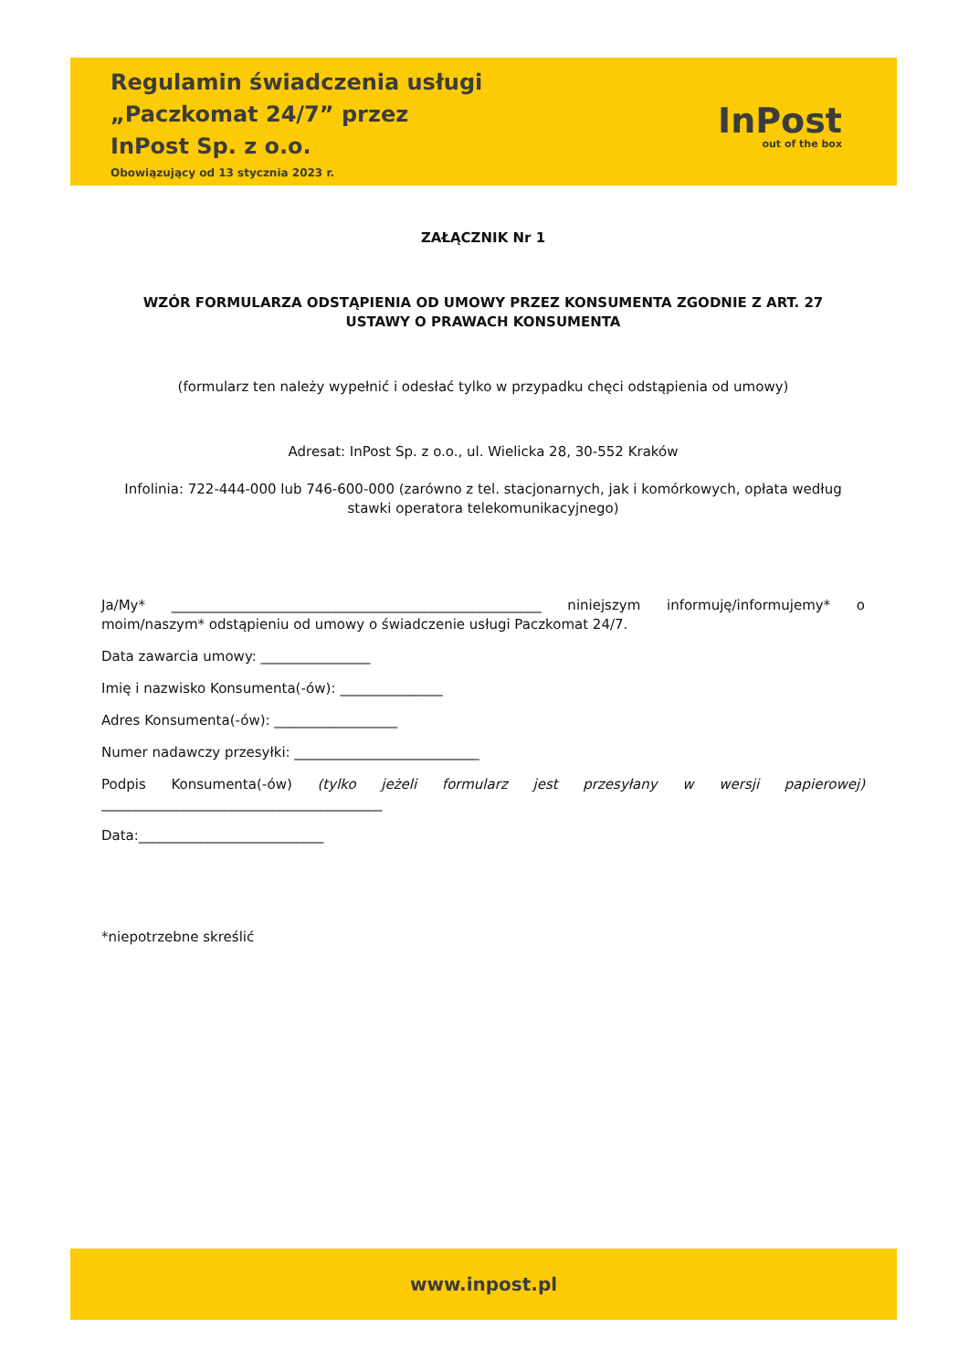Regulamin świadczenia usługi
„Paczkomat 24/7” przez
InPost Sp. z o.o.
Obowiązujący od 13 stycznia 2023 r.
InPost
out of the box
ZAŁĄCZNIK Nr 1
WZÓR FORMULARZA ODSTĄPIENIA OD UMOWY PRZEZ KONSUMENTA ZGODNIE Z ART. 27
USTAWY O PRAWACH KONSUMENTA
(formularz ten należy wypełnić i odesłać tylko w przypadku chęci odstąpienia od umowy)
Adresat: InPost Sp. z o.o., ul. Wielicka 28, 30-552 Kraków
Infolinia: 722-444-000 lub 746-600-000 (zarówno z tel. stacjonarnych, jak i komórkowych, opłata według stawki operatora telekomunikacyjnego)
Ja/My* ______________________________________________________ niniejszym informuję/informujemy* o moim/naszym* odstąpieniu od umowy o świadczenie usługi Paczkomat 24/7.
Data zawarcia umowy: ________________
Imię i nazwisko Konsumenta(-ów): _______________
Adres Konsumenta(-ów): __________________
Numer nadawczy przesyłki: ___________________________
Podpis Konsumenta(-ów) (tylko jeżeli formularz jest przesyłany w wersji papierowej) _________________________________________
Data:___________________________
*niepotrzebne skreślić
www.inpost.pl